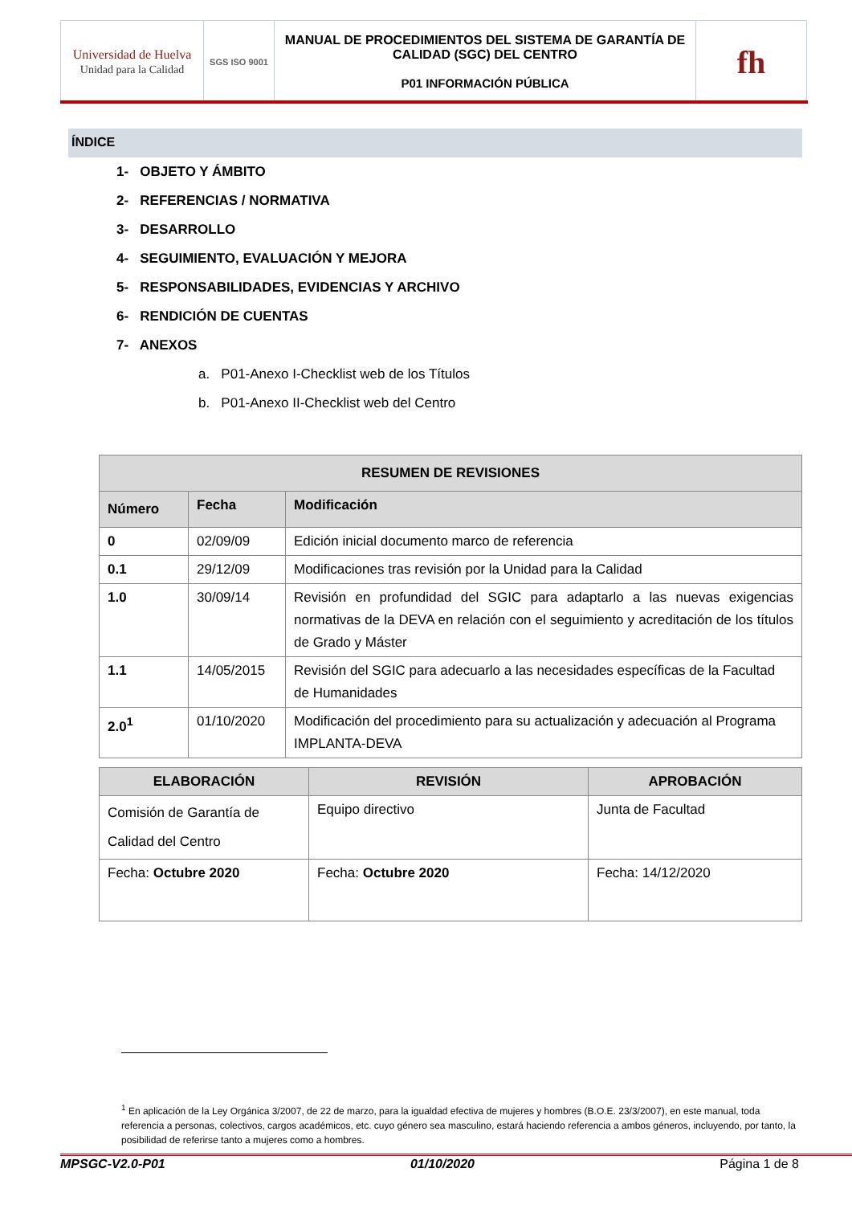| Universidad de Huelva Unidad para la Calidad | SGS ISO 9001 | MANUAL DE PROCEDIMIENTOS DEL SISTEMA DE GARANTÍA DE CALIDAD (SGC) DEL CENTRO P01 INFORMACIÓN PÚBLICA | fh |
ÍNDICE
1- OBJETO Y ÁMBITO
2- REFERENCIAS / NORMATIVA
3- DESARROLLO
4- SEGUIMIENTO, EVALUACIÓN Y MEJORA
5- RESPONSABILIDADES, EVIDENCIAS Y ARCHIVO
6- RENDICIÓN DE CUENTAS
7- ANEXOS
a. P01-Anexo I-Checklist web de los Títulos
b. P01-Anexo II-Checklist web del Centro
| RESUMEN DE REVISIONES | | |
| --- | --- | --- |
| Número | Fecha | Modificación |
| 0 | 02/09/09 | Edición inicial documento marco de referencia |
| 0.1 | 29/12/09 | Modificaciones tras revisión por la Unidad para la Calidad |
| 1.0 | 30/09/14 | Revisión en profundidad del SGIC para adaptarlo a las nuevas exigencias normativas de la DEVA en relación con el seguimiento y acreditación de los títulos de Grado y Máster |
| 1.1 | 14/05/2015 | Revisión del SGIC para adecuarlo a las necesidades específicas de la Facultad de Humanidades |
| 2.0<sup>1</sup> | 01/10/2020 | Modificación del procedimiento para su actualización y adecuación al Programa IMPLANTA-DEVA |
| ELABORACIÓN | REVISIÓN | APROBACIÓN |
| --- | --- | --- |
| Comisión de Garantía de Calidad del Centro | Equipo directivo | Junta de Facultad |
| Fecha: Octubre 2020 | Fecha: Octubre 2020 | Fecha: 14/12/2020 |
<sup>1</sup> En aplicación de la Ley Orgánica 3/2007, de 22 de marzo, para la igualdad efectiva de mujeres y hombres (B.O.E. 23/3/2007), en este manual, toda referencia a personas, colectivos, cargos académicos, etc. cuyo género sea masculino, estará haciendo referencia a ambos géneros, incluyendo, por tanto, la posibilidad de referirse tanto a mujeres como a hombres.
MPSGC-V2.0-P01 01/10/2020 Página 1 de 8